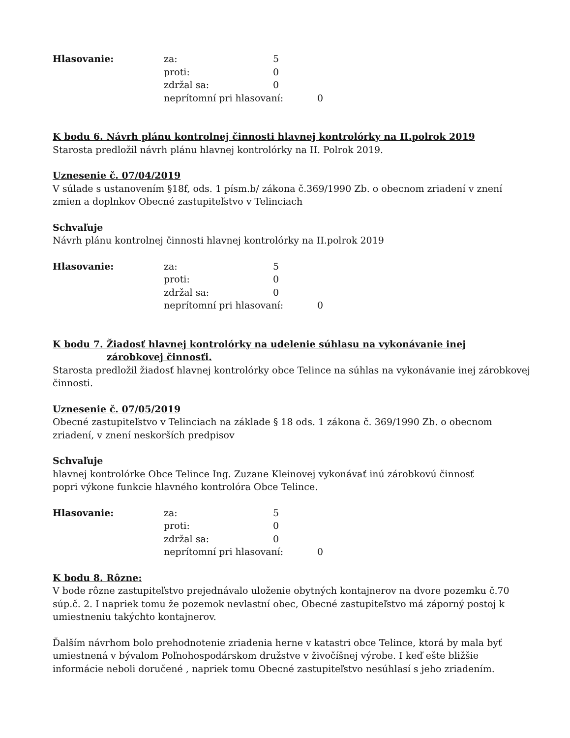| Hlasovanie: | za: | 5 | |
| | proti: | 0 | |
| | zdržal sa: | 0 | |
| | neprítomní pri hlasovaní: | | 0 |
K bodu 6. Návrh plánu kontrolnej činnosti hlavnej kontrolórky na II.polrok 2019
Starosta predložil návrh plánu hlavnej kontrolórky na II. Polrok 2019.
Uznesenie č. 07/04/2019
V súlade s ustanovením §18f, ods. 1 písm.b/ zákona č.369/1990 Zb. o obecnom zriadení v znení zmien a doplnkov Obecné zastupiteľstvo v Telinciach
Schvaľuje
Návrh plánu kontrolnej činnosti hlavnej kontrolórky na II.polrok 2019
| Hlasovanie: | za: | 5 | |
| | proti: | 0 | |
| | zdržal sa: | 0 | |
| | neprítomní pri hlasovaní: | | 0 |
K bodu 7. Žiadosť hlavnej kontrolórky na udelenie súhlasu na vykonávanie inej
zárobkovej činnosťi.
Starosta predložil žiadosť hlavnej kontrolórky obce Telince na súhlas na vykonávanie inej zárobkovej činnosti.
Uznesenie č. 07/05/2019
Obecné zastupiteľstvo v Telinciach na základe § 18 ods. 1 zákona č. 369/1990 Zb. o obecnom zriadení, v znení neskorších predpisov
Schvaľuje
hlavnej kontrolórke Obce Telince Ing. Zuzane Kleinovej vykonávať inú zárobkovú činnosť
popri výkone funkcie hlavného kontrolóra Obce Telince.
| Hlasovanie: | za: | 5 | |
| | proti: | 0 | |
| | zdržal sa: | 0 | |
| | neprítomní pri hlasovaní: | | 0 |
K bodu 8. Rôzne:
V bode rôzne zastupiteľstvo prejednávalo uloženie obytných kontajnerov na dvore pozemku č.70 súp.č. 2. I napriek tomu že pozemok nevlastní obec, Obecné zastupiteľstvo má záporný postoj k umiestneniu takýchto kontajnerov.
Ďalším návrhom bolo prehodnotenie zriadenia herne v katastri obce Telince, ktorá by mala byť umiestnená v bývalom Poľnohospodárskom družstve v živočíšnej výrobe. I keď ešte bližšie informácie neboli doručené , napriek tomu Obecné zastupiteľstvo nesúhlasí s jeho zriadením.